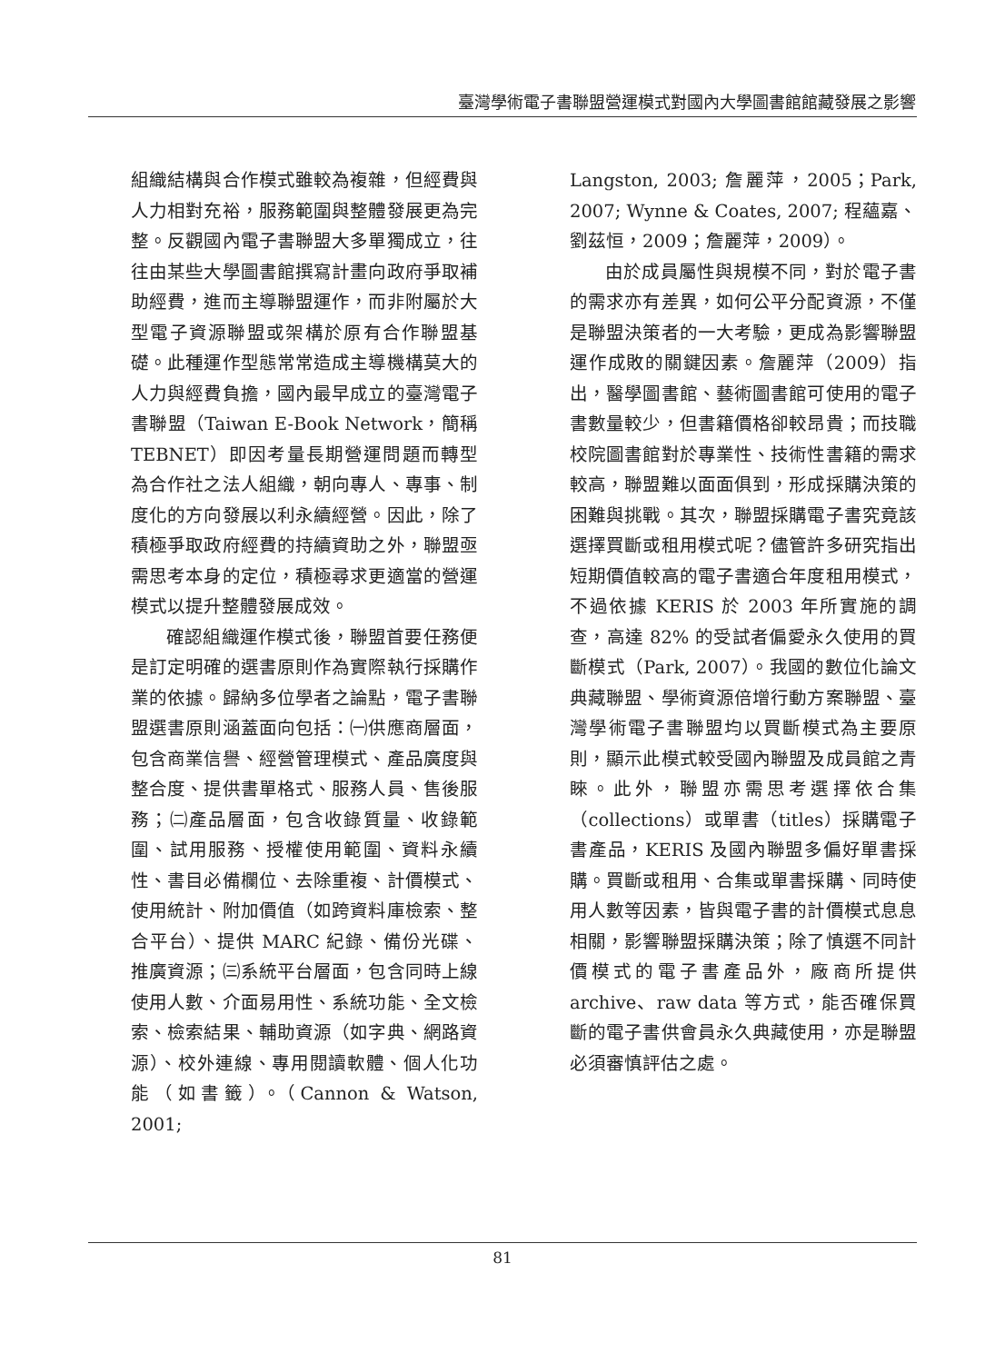臺灣學術電子書聯盟營運模式對國內大學圖書館館藏發展之影響
組織結構與合作模式雖較為複雜，但經費與人力相對充裕，服務範圍與整體發展更為完整。反觀國內電子書聯盟大多單獨成立，往往由某些大學圖書館撰寫計畫向政府爭取補助經費，進而主導聯盟運作，而非附屬於大型電子資源聯盟或架構於原有合作聯盟基礎。此種運作型態常常造成主導機構莫大的人力與經費負擔，國內最早成立的臺灣電子書聯盟（Taiwan E-Book Network，簡稱 TEBNET）即因考量長期營運問題而轉型為合作社之法人組織，朝向專人、專事、制度化的方向發展以利永續經營。因此，除了積極爭取政府經費的持續資助之外，聯盟亟需思考本身的定位，積極尋求更適當的營運模式以提升整體發展成效。
確認組織運作模式後，聯盟首要任務便是訂定明確的選書原則作為實際執行採購作業的依據。歸納多位學者之論點，電子書聯盟選書原則涵蓋面向包括：㈠供應商層面，包含商業信譽、經營管理模式、產品廣度與整合度、提供書單格式、服務人員、售後服務；㈡產品層面，包含收錄質量、收錄範圍、試用服務、授權使用範圍、資料永續性、書目必備欄位、去除重複、計價模式、使用統計、附加價值（如跨資料庫檢索、整合平台）、提供 MARC 紀錄、備份光碟、推廣資源；㈢系統平台層面，包含同時上線使用人數、介面易用性、系統功能、全文檢索、檢索結果、輔助資源（如字典、網路資源）、校外連線、專用閱讀軟體、個人化功能（如書籤）。（Cannon & Watson, 2001;
Langston, 2003; 詹麗萍，2005；Park, 2007; Wynne & Coates, 2007; 程蘊嘉、劉茲恒，2009；詹麗萍，2009）。
由於成員屬性與規模不同，對於電子書的需求亦有差異，如何公平分配資源，不僅是聯盟決策者的一大考驗，更成為影響聯盟運作成敗的關鍵因素。詹麗萍（2009）指出，醫學圖書館、藝術圖書館可使用的電子書數量較少，但書籍價格卻較昂貴；而技職校院圖書館對於專業性、技術性書籍的需求較高，聯盟難以面面俱到，形成採購決策的困難與挑戰。其次，聯盟採購電子書究竟該選擇買斷或租用模式呢？儘管許多研究指出短期價值較高的電子書適合年度租用模式，不過依據 KERIS 於 2003 年所實施的調查，高達 82% 的受試者偏愛永久使用的買斷模式（Park, 2007）。我國的數位化論文典藏聯盟、學術資源倍增行動方案聯盟、臺灣學術電子書聯盟均以買斷模式為主要原則，顯示此模式較受國內聯盟及成員館之青睞。此外，聯盟亦需思考選擇依合集（collections）或單書（titles）採購電子書產品，KERIS 及國內聯盟多偏好單書採購。買斷或租用、合集或單書採購、同時使用人數等因素，皆與電子書的計價模式息息相關，影響聯盟採購決策；除了慎選不同計價模式的電子書產品外，廠商所提供 archive、raw data 等方式，能否確保買斷的電子書供會員永久典藏使用，亦是聯盟必須審慎評估之處。
81